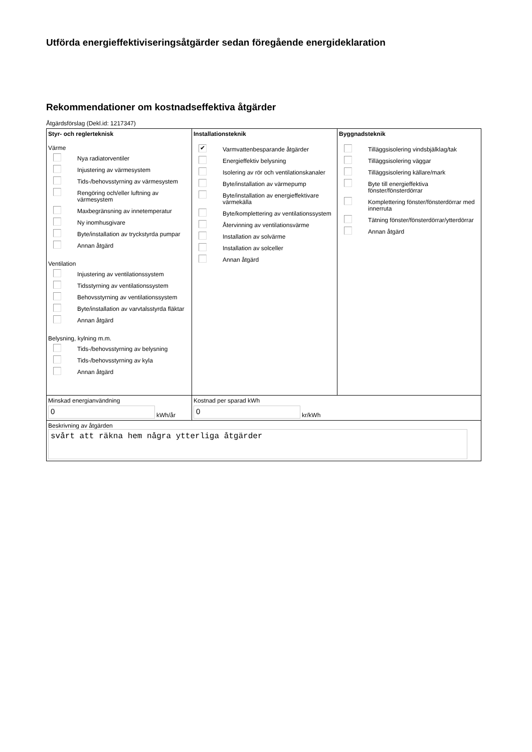Utförda energieffektiviseringsåtgärder sedan föregående energideklaration
Rekommendationer om kostnadseffektiva åtgärder
Åtgärdsförslag (Dekl.id: 1217347)
| Styr- och reglerteknisk Värme Nya radiatorventiler Injustering av värmesystem Tids-/behovsstyrning av värmesystem Rengöring och/eller luftning av värmesystem Maxbegränsning av innetemperatur Ny inomhusgivare Byte/installation av tryckstyrda pumpar Annan åtgärd Ventilation Injustering av ventilationssystem Tidsstyrning av ventilationssystem Behovsstyrning av ventilationssystem Byte/installation av varvtalsstyrda fläktar Annan åtgärd Belysning, kylning m.m. Tids-/behovsstyrning av belysning Tids-/behovsstyrning av kyla Annan åtgärd | Installationsteknik ✔ Varmvattenbesparande åtgärder Energieffektiv belysning Isolering av rör och ventilationskanaler Byte/installation av värmepump Byte/installation av energieffektivare värmekälla Byte/komplettering av ventilationssystem Återvinning av ventilationsvärme Installation av solvärme Installation av solceller Annan åtgärd | Byggnadsteknik Tilläggsisolering vindsbjälklag/tak Tilläggsisolering väggar Tilläggsisolering källare/mark Byte till energieffektiva fönster/fönsterdörrar Komplettering fönster/fönsterdörrar med innerruta Tätning fönster/fönsterdörrar/ytterdörrar Annan åtgärd |
| Minskad energianvändning 0 kWh/år | Kostnad per sparad kWh 0 kr/kWh | |
| Beskrivning av åtgärden svårt att räkna hem några ytterliga åtgärder | | |